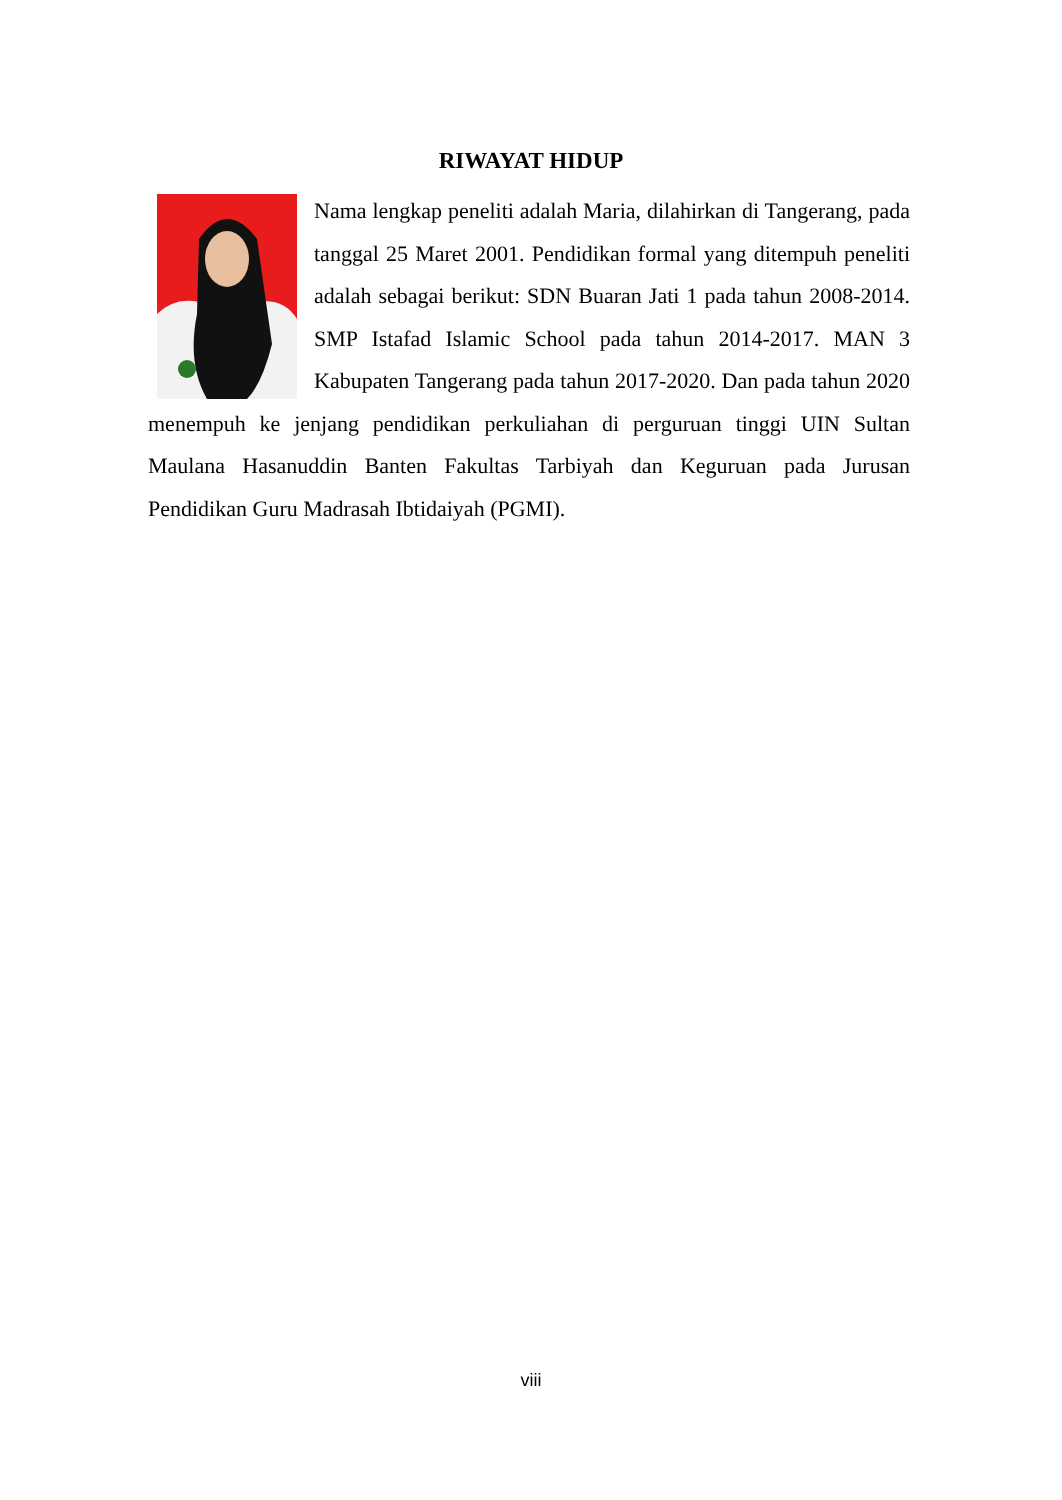RIWAYAT HIDUP
Nama lengkap peneliti adalah Maria, dilahirkan di Tangerang, pada tanggal 25 Maret 2001. Pendidikan formal yang ditempuh peneliti adalah sebagai berikut: SDN Buaran Jati 1 pada tahun 2008-2014. SMP Istafad Islamic School pada tahun 2014-2017. MAN 3 Kabupaten Tangerang pada tahun 2017-2020. Dan pada tahun 2020 menempuh ke jenjang pendidikan perkuliahan di perguruan tinggi UIN Sultan Maulana Hasanuddin Banten Fakultas Tarbiyah dan Keguruan pada Jurusan Pendidikan Guru Madrasah Ibtidaiyah (PGMI).
viii